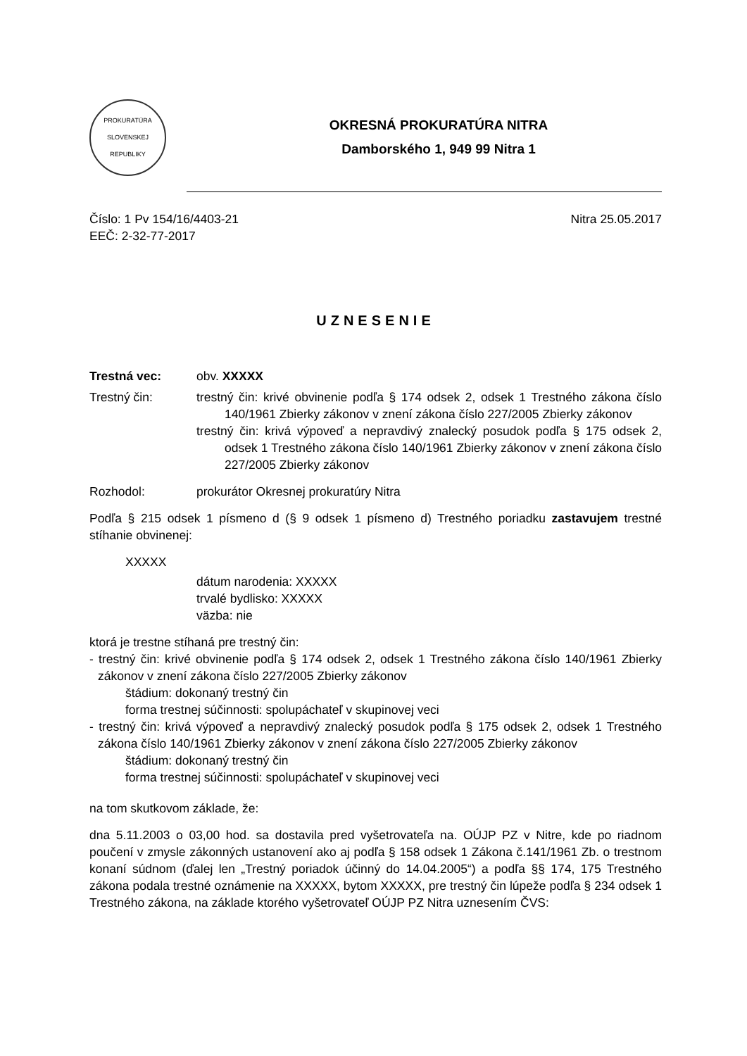PROKURATÚRA
SLOVENSKEJ REPUBLIKY
OKRESNÁ PROKURATÚRA NITRA
Damborského 1, 949 99 Nitra 1
Číslo: 1 Pv 154/16/4403-21
EEČ: 2-32-77-2017
Nitra 25.05.2017
UZNESENIE
Trestná vec: obv. XXXXX
Trestný čin: trestný čin: krivé obvinenie podľa § 174 odsek 2, odsek 1 Trestného zákona číslo 140/1961 Zbierky zákonov v znení zákona číslo 227/2005 Zbierky zákonov
trestný čin: krivá výpoveď a nepravdivý znalecký posudok podľa § 175 odsek 2, odsek 1 Trestného zákona číslo 140/1961 Zbierky zákonov v znení zákona číslo 227/2005 Zbierky zákonov
Rozhodol: prokurátor Okresnej prokuratúry Nitra
Podľa § 215 odsek 1 písmeno d (§ 9 odsek 1 písmeno d) Trestného poriadku zastavujem trestné stíhanie obvinenej:
XXXXX
dátum narodenia: XXXXX
trvalé bydlisko: XXXXX
väzba: nie
ktorá je trestne stíhaná pre trestný čin:
- trestný čin: krivé obvinenie podľa § 174 odsek 2, odsek 1 Trestného zákona číslo 140/1961 Zbierky zákonov v znení zákona číslo 227/2005 Zbierky zákonov
štádium: dokonaný trestný čin
forma trestnej súčinnosti: spolupáchateľ v skupinovej veci
- trestný čin: krivá výpoveď a nepravdivý znalecký posudok podľa § 175 odsek 2, odsek 1 Trestného zákona číslo 140/1961 Zbierky zákonov v znení zákona číslo 227/2005 Zbierky zákonov
štádium: dokonaný trestný čin
forma trestnej súčinnosti: spolupáchateľ v skupinovej veci
na tom skutkovom základe, že:
dna 5.11.2003 o 03,00 hod. sa dostavila pred vyšetrovateľa na. OÚJP PZ v Nitre, kde po riadnom poučení v zmysle zákonných ustanovení ako aj podľa § 158 odsek 1 Zákona č.141/1961 Zb. o trestnom konaní súdnom (ďalej len „Trestný poriadok účinný do 14.04.2005“) a podľa §§ 174, 175 Trestného zákona podala trestné oznámenie na XXXXX, bytom XXXXX, pre trestný čin lúpeže podľa § 234 odsek 1 Trestného zákona, na základe ktorého vyšetrovateľ OÚJP PZ Nitra uznesením ČVS: